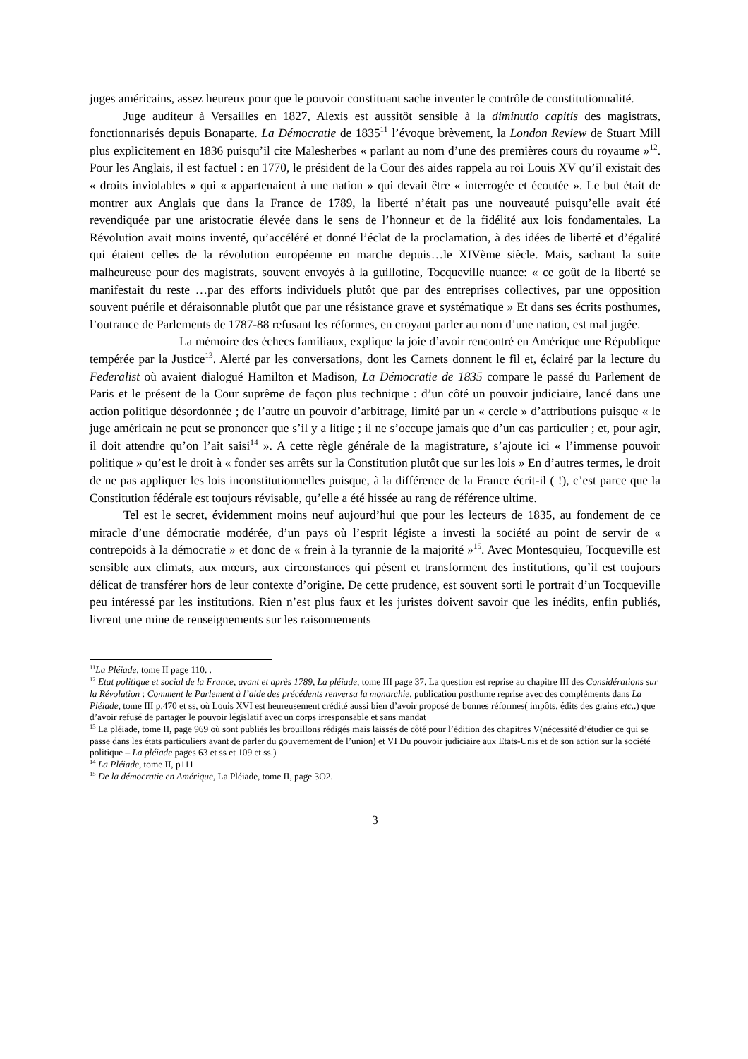juges américains, assez heureux pour que le pouvoir constituant sache inventer le contrôle de constitutionnalité.
Juge auditeur à Versailles en 1827, Alexis est aussitôt sensible à la diminutio capitis des magistrats, fonctionnarisés depuis Bonaparte. La Démocratie de 1835<sup>11</sup> l’évoque brèvement, la London Review de Stuart Mill plus explicitement en 1836 puisqu’il cite Malesherbes « parlant au nom d’une des premières cours du royaume »<sup>12</sup>. Pour les Anglais, il est factuel : en 1770, le président de la Cour des aides rappela au roi Louis XV qu’il existait des « droits inviolables » qui « appartenaient à une nation » qui devait être « interrogée et écoutée ». Le but était de montrer aux Anglais que dans la France de 1789, la liberté n’était pas une nouveauté puisqu’elle avait été revendiquée par une aristocratie élevée dans le sens de l’honneur et de la fidélité aux lois fondamentales. La Révolution avait moins inventé, qu’accéléré et donné l’éclat de la proclamation, à des idées de liberté et d’égalité qui étaient celles de la révolution européenne en marche depuis…le XIVème siècle. Mais, sachant la suite malheureuse pour des magistrats, souvent envoyés à la guillotine, Tocqueville nuance: « ce goût de la liberté se manifestait du reste …par des efforts individuels plutôt que par des entreprises collectives, par une opposition souvent puérile et déraisonnable plutôt que par une résistance grave et systématique » Et dans ses écrits posthumes, l’outrance de Parlements de 1787-88 refusant les réformes, en croyant parler au nom d’une nation, est mal jugée.
La mémoire des échecs familiaux, explique la joie d’avoir rencontré en Amérique une République tempérée par la Justice<sup>13</sup>. Alerté par les conversations, dont les Carnets donnent le fil et, éclairé par la lecture du Federalist où avaient dialogué Hamilton et Madison, La Démocratie de 1835 compare le passé du Parlement de Paris et le présent de la Cour suprême de façon plus technique : d’un côté un pouvoir judiciaire, lancé dans une action politique désordonnée ; de l’autre un pouvoir d’arbitrage, limité par un « cercle » d’attributions puisque « le juge américain ne peut se prononcer que s’il y a litige ; il ne s’occupe jamais que d’un cas particulier ; et, pour agir, il doit attendre qu’on l’ait saisi<sup>14</sup> ». A cette règle générale de la magistrature, s’ajoute ici « l’immense pouvoir politique » qu’est le droit à « fonder ses arrêts sur la Constitution plutôt que sur les lois » En d’autres termes, le droit de ne pas appliquer les lois inconstitutionnelles puisque, à la différence de la France écrit-il ( !), c’est parce que la Constitution fédérale est toujours révisable, qu’elle a été hissée au rang de référence ultime.
Tel est le secret, évidemment moins neuf aujourd’hui que pour les lecteurs de 1835, au fondement de ce miracle d’une démocratie modérée, d’un pays où l’esprit légiste a investi la société au point de servir de « contrepoids à la démocratie » et donc de « frein à la tyrannie de la majorité »<sup>15</sup>. Avec Montesquieu, Tocqueville est sensible aux climats, aux mœurs, aux circonstances qui pèsent et transforment des institutions, qu’il est toujours délicat de transférer hors de leur contexte d’origine. De cette prudence, est souvent sorti le portrait d’un Tocqueville peu intéressé par les institutions. Rien n’est plus faux et les juristes doivent savoir que les inédits, enfin publiés, livrent une mine de renseignements sur les raisonnements
<sup>11</sup> La Pléiade, tome II page 110. .
<sup>12</sup> Etat politique et social de la France, avant et après 1789, La pléiade, tome III page 37. La question est reprise au chapitre III des Considérations sur la Révolution : Comment le Parlement à l’aide des précédents renversa la monarchie, publication posthume reprise avec des compléments dans La Pléiade, tome III p.470 et ss, où Louis XVI est heureusement crédité aussi bien d’avoir proposé de bonnes réformes( impôts, édits des grains etc..) que d’avoir refusé de partager le pouvoir législatif avec un corps irresponsable et sans mandat
<sup>13</sup> La pléiade, tome II, page 969 où sont publiés les brouillons rédigés mais laissés de côté pour l’édition des chapitres V(nécessité d’étudier ce qui se passe dans les états particuliers avant de parler du gouvernement de l’union) et VI Du pouvoir judiciaire aux Etats-Unis et de son action sur la société politique – La pléiade pages 63 et ss et 109 et ss.)
<sup>14</sup> La Pléiade, tome II, p111
<sup>15</sup> De la démocratie en Amérique, La Pléiade, tome II, page 3O2.
3